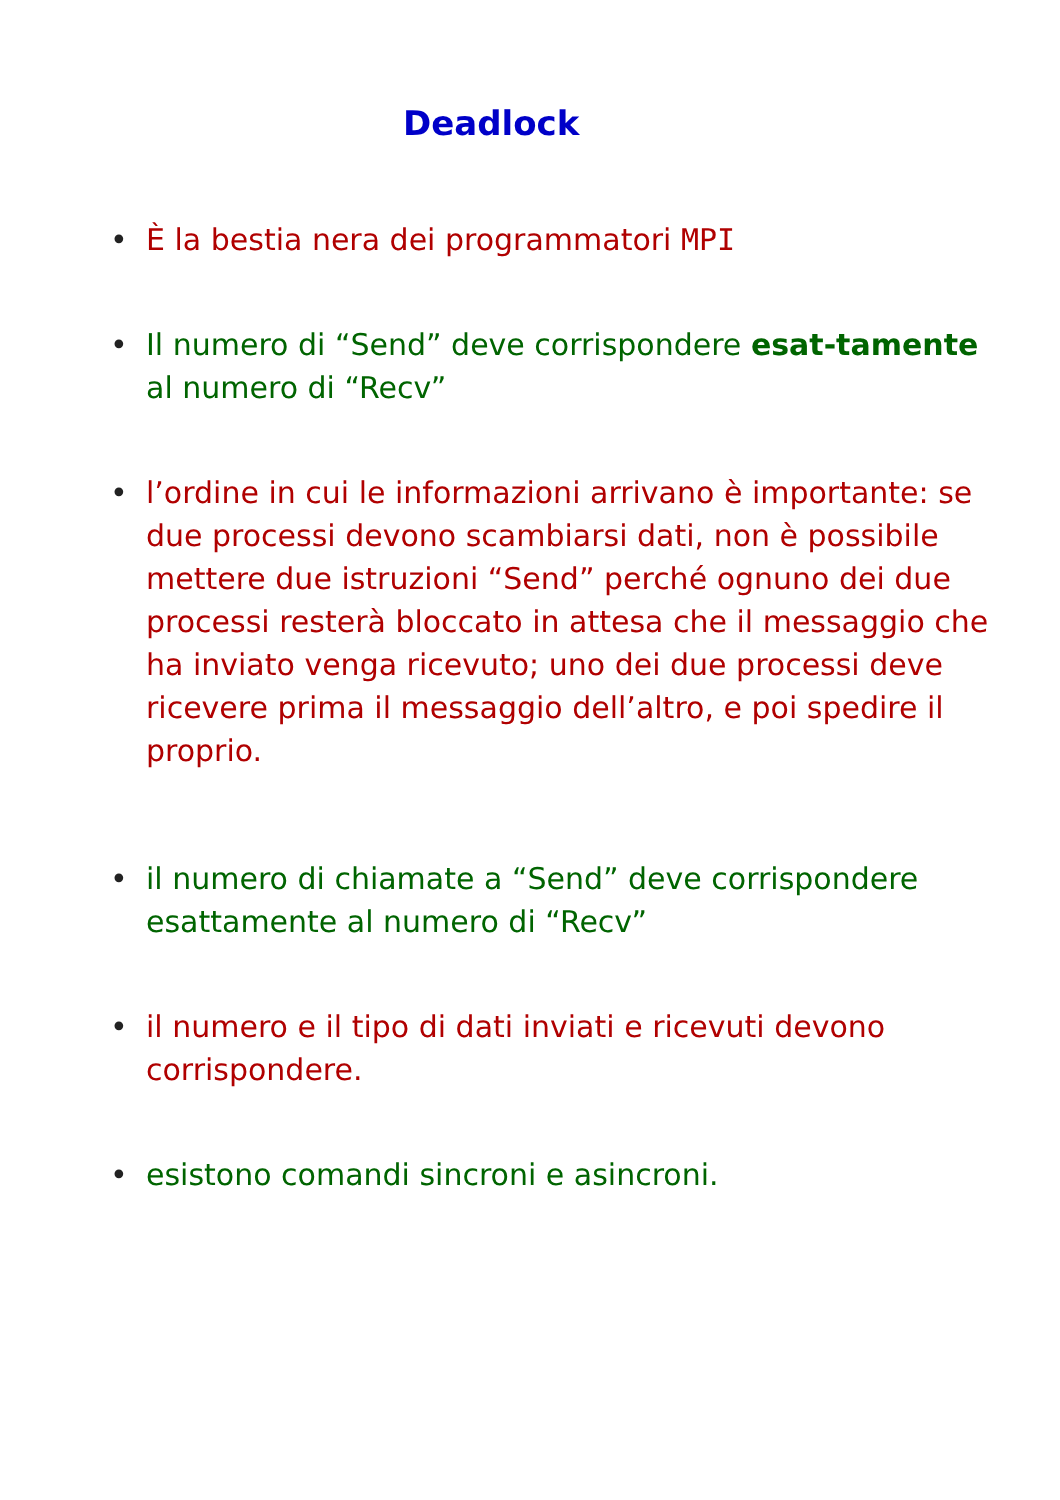Deadlock
• È la bestia nera dei programmatori MPI
• Il numero di “Send” deve corrispondere esat-tamente al numero di “Recv”
• l’ordine in cui le informazioni arrivano è importante: se due processi devono scambiarsi dati, non è possibile mettere due istruzioni “Send” perché ognuno dei due processi resterà bloccato in attesa che il messaggio che ha inviato venga ricevuto; uno dei due processi deve ricevere prima il messaggio dell’altro, e poi spedire il proprio.
• il numero di chiamate a “Send” deve corrispondere esattamente al numero di “Recv”
• il numero e il tipo di dati inviati e ricevuti devono corrispondere.
• esistono comandi sincroni e asincroni.